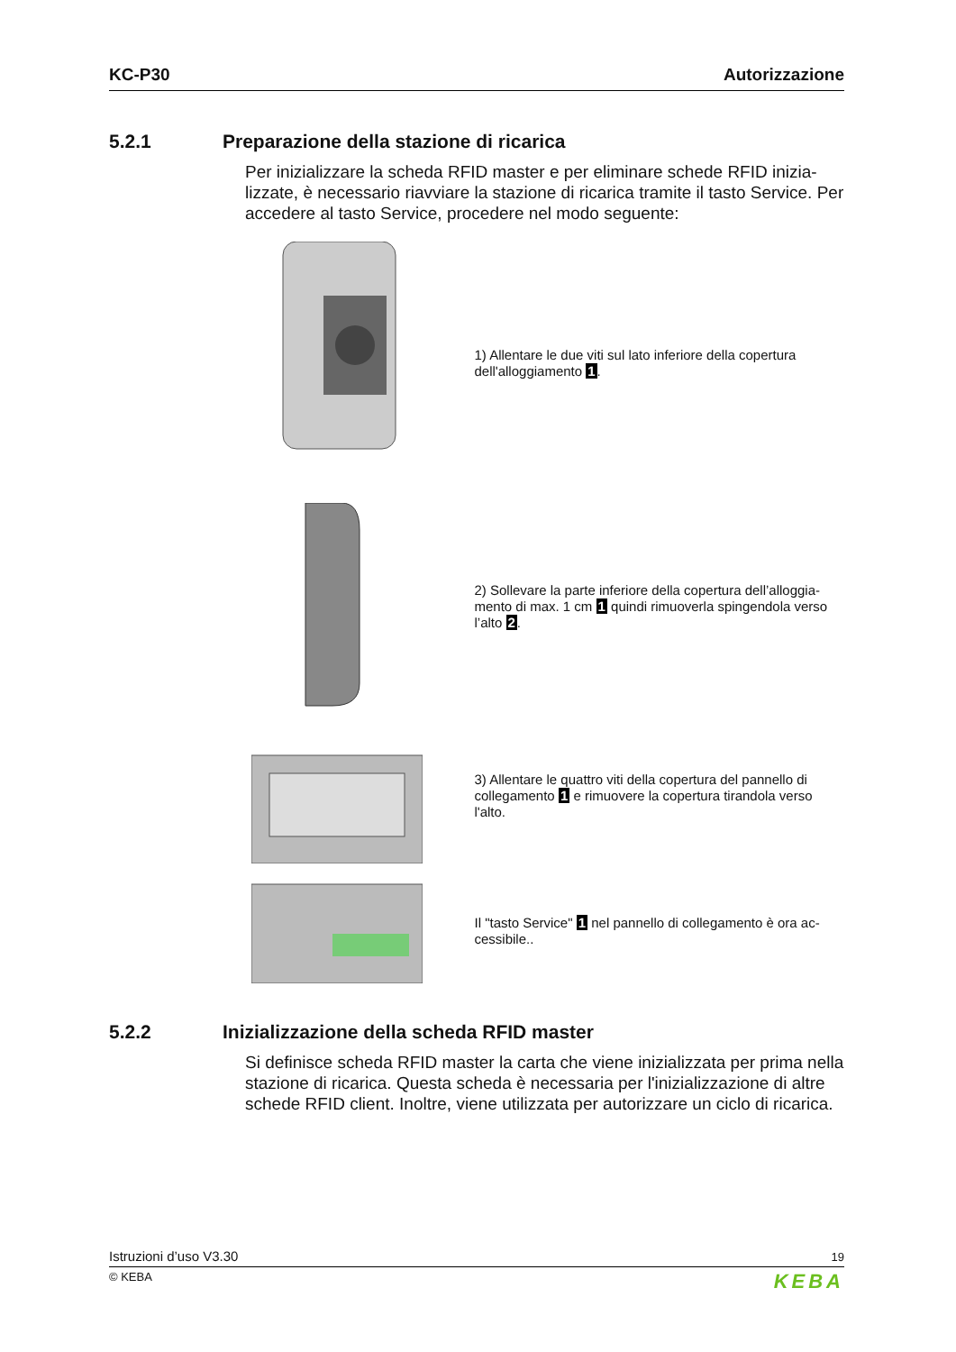KC-P30 Autorizzazione
5.2.1 Preparazione della stazione di ricarica
Per inizializzare la scheda RFID master e per eliminare schede RFID inizia-lizzate, è necessario riavviare la stazione di ricarica tramite il tasto Service. Per accedere al tasto Service, procedere nel modo seguente:
1) Allentare le due viti sul lato inferiore della copertura dell'alloggiamento 1.
2) Sollevare la parte inferiore della copertura dell’alloggia-mento di max. 1 cm 1 quindi rimuoverla spingendola verso l’alto 2.
3) Allentare le quattro viti della copertura del pannello di collegamento 1 e rimuovere la copertura tirandola verso l'alto.
Il "tasto Service" 1 nel pannello di collegamento è ora ac-cessibile..
5.2.2 Inizializzazione della scheda RFID master
Si definisce scheda RFID master la carta che viene inizializzata per prima nella stazione di ricarica. Questa scheda è necessaria per l'inizializzazione di altre schede RFID client. Inoltre, viene utilizzata per autorizzare un ciclo di ricarica.
Istruzioni d’uso V3.30 19
© KEBA KEBA